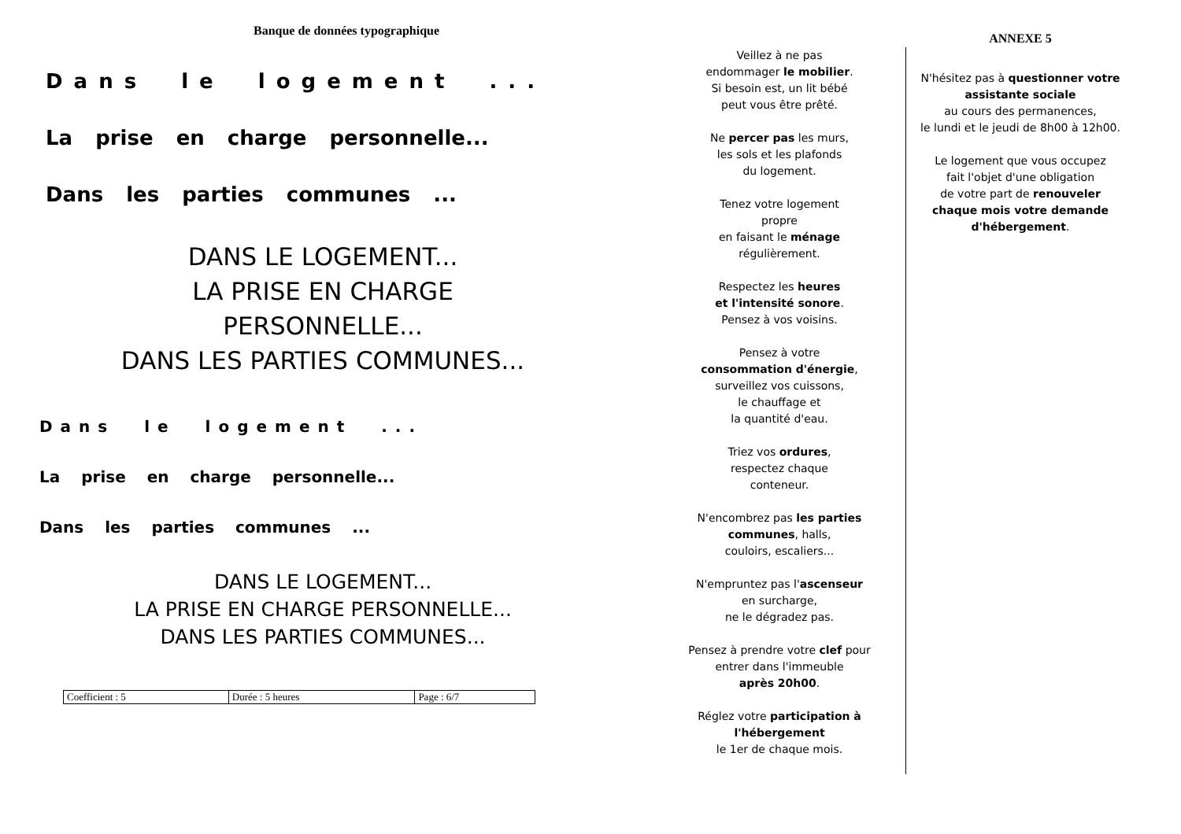Banque de données typographique
Dans le logement ...
La prise en charge personnelle...
Dans les parties communes ...
DANS LE LOGEMENT...
LA PRISE EN CHARGE
PERSONNELLE...
DANS LES PARTIES COMMUNES...
Dans le logement ...
La prise en charge personnelle...
Dans les parties communes ...
DANS LE LOGEMENT...
LA PRISE EN CHARGE PERSONNELLE...
DANS LES PARTIES COMMUNES...
| Coefficient : 5 | Durée : 5 heures | Page : 6/7 |
Veillez à ne pas
endommager le mobilier.
Si besoin est, un lit bébé
peut vous être prêté.
Ne percer pas les murs,
les sols et les plafonds
du logement.
Tenez votre logement
propre
en faisant le ménage
régulièrement.
Respectez les heures
et l'intensité sonore.
Pensez à vos voisins.
Pensez à votre
consommation d'énergie,
surveillez vos cuissons,
le chauffage et
la quantité d'eau.
Triez vos ordures,
respectez chaque
conteneur.
N'encombrez pas les parties
communes, halls,
couloirs, escaliers...
N'empruntez pas l'ascenseur
en surcharge,
ne le dégradez pas.
Pensez à prendre votre clef pour
entrer dans l'immeuble
après 20h00.
Réglez votre participation à
l'hébergement
le 1er de chaque mois.
ANNEXE 5
N'hésitez pas à questionner votre
assistante sociale
au cours des permanences,
le lundi et le jeudi de 8h00 à 12h00.
Le logement que vous occupez
fait l'objet d'une obligation
de votre part de renouveler
chaque mois votre demande
d'hébergement.